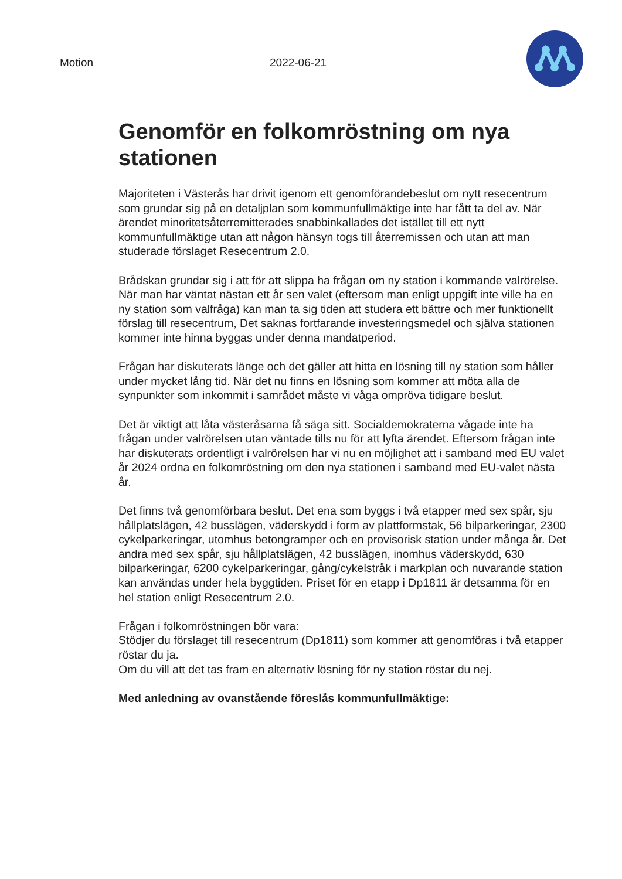Motion 2022-06-21
Genomför en folkomröstning om nya stationen
Majoriteten i Västerås har drivit igenom ett genomförandebeslut om nytt resecentrum som grundar sig på en detaljplan som kommunfullmäktige inte har fått ta del av. När ärendet minoritetsåterremitterades snabbinkallades det istället till ett nytt kommunfullmäktige utan att någon hänsyn togs till återremissen och utan att man studerade förslaget Resecentrum 2.0.
Brådskan grundar sig i att för att slippa ha frågan om ny station i kommande valrörelse. När man har väntat nästan ett år sen valet (eftersom man enligt uppgift inte ville ha en ny station som valfråga) kan man ta sig tiden att studera ett bättre och mer funktionellt förslag till resecentrum, Det saknas fortfarande investeringsmedel och själva stationen kommer inte hinna byggas under denna mandatperiod.
Frågan har diskuterats länge och det gäller att hitta en lösning till ny station som håller under mycket lång tid. När det nu finns en lösning som kommer att möta alla de synpunkter som inkommit i samrådet måste vi våga ompröva tidigare beslut.
Det är viktigt att låta västeråsarna få säga sitt. Socialdemokraterna vågade inte ha frågan under valrörelsen utan väntade tills nu för att lyfta ärendet. Eftersom frågan inte har diskuterats ordentligt i valrörelsen har vi nu en möjlighet att i samband med EU valet år 2024 ordna en folkomröstning om den nya stationen i samband med EU-valet nästa år.
Det finns två genomförbara beslut. Det ena som byggs i två etapper med sex spår, sju hållplatslägen, 42 busslägen, väderskydd i form av plattformstak, 56 bilparkeringar, 2300 cykelparkeringar, utomhus betongramper och en provisorisk station under många år. Det andra med sex spår, sju hållplatslägen, 42 busslägen, inomhus väderskydd, 630 bilparkeringar, 6200 cykelparkeringar, gång/cykelstråk i markplan och nuvarande station kan användas under hela byggtiden. Priset för en etapp i Dp1811 är detsamma för en hel station enligt Resecentrum 2.0.
Frågan i folkomröstningen bör vara:
Stödjer du förslaget till resecentrum (Dp1811) som kommer att genomföras i två etapper röstar du ja.
Om du vill att det tas fram en alternativ lösning för ny station röstar du nej.
Med anledning av ovanstående föreslås kommunfullmäktige: